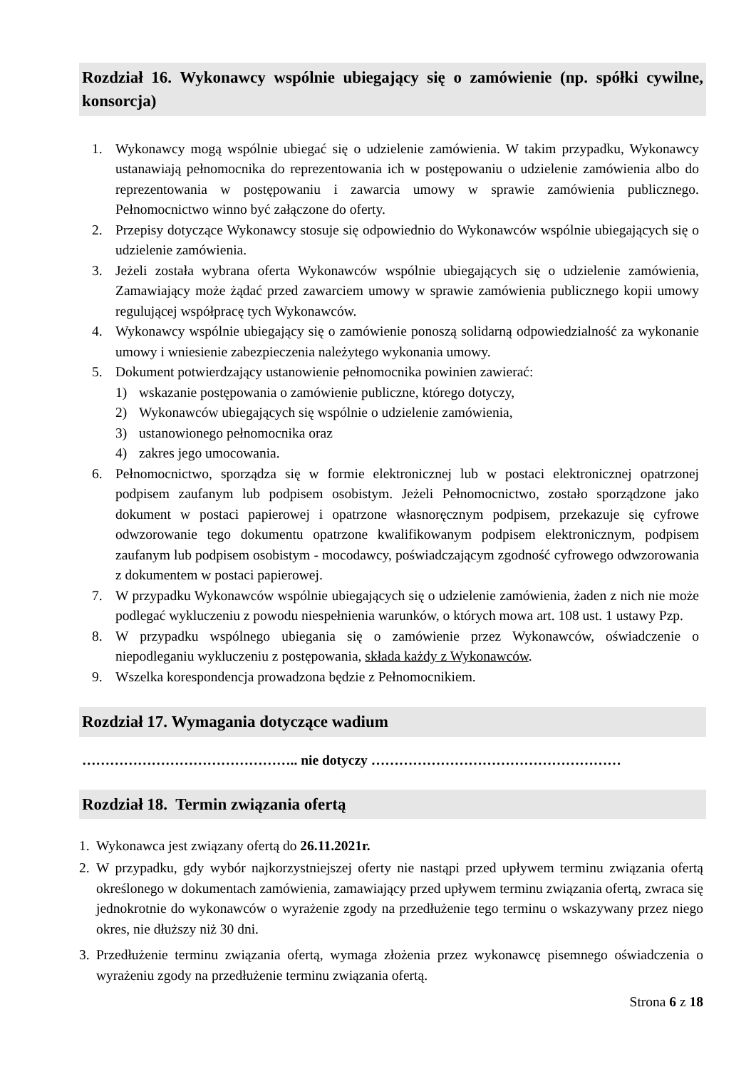Rozdział 16. Wykonawcy wspólnie ubiegający się o zamówienie (np. spółki cywilne, konsorcja)
1. Wykonawcy mogą wspólnie ubiegać się o udzielenie zamówienia. W takim przypadku, Wykonawcy ustanawiają pełnomocnika do reprezentowania ich w postępowaniu o udzielenie zamówienia albo do reprezentowania w postępowaniu i zawarcia umowy w sprawie zamówienia publicznego. Pełnomocnictwo winno być załączone do oferty.
2. Przepisy dotyczące Wykonawcy stosuje się odpowiednio do Wykonawców wspólnie ubiegających się o udzielenie zamówienia.
3. Jeżeli została wybrana oferta Wykonawców wspólnie ubiegających się o udzielenie zamówienia, Zamawiający może żądać przed zawarciem umowy w sprawie zamówienia publicznego kopii umowy regulującej współpracę tych Wykonawców.
4. Wykonawcy wspólnie ubiegający się o zamówienie ponoszą solidarną odpowiedzialność za wykonanie umowy i wniesienie zabezpieczenia należytego wykonania umowy.
5. Dokument potwierdzający ustanowienie pełnomocnika powinien zawierać:
1) wskazanie postępowania o zamówienie publiczne, którego dotyczy,
2) Wykonawców ubiegających się wspólnie o udzielenie zamówienia,
3) ustanowionego pełnomocnika oraz
4) zakres jego umocowania.
6. Pełnomocnictwo, sporządza się w formie elektronicznej lub w postaci elektronicznej opatrzonej podpisem zaufanym lub podpisem osobistym. Jeżeli Pełnomocnictwo, zostało sporządzone jako dokument w postaci papierowej i opatrzone własnoręcznym podpisem, przekazuje się cyfrowe odwzorowanie tego dokumentu opatrzone kwalifikowanym podpisem elektronicznym, podpisem zaufanym lub podpisem osobistym - mocodawcy, poświadczającym zgodność cyfrowego odwzorowania z dokumentem w postaci papierowej.
7. W przypadku Wykonawców wspólnie ubiegających się o udzielenie zamówienia, żaden z nich nie może podlegać wykluczeniu z powodu niespełnienia warunków, o których mowa art. 108 ust. 1 ustawy Pzp.
8. W przypadku wspólnego ubiegania się o zamówienie przez Wykonawców, oświadczenie o niepodleganiu wykluczeniu z postępowania, składa każdy z Wykonawców.
9. Wszelka korespondencja prowadzona będzie z Pełnomocnikiem.
Rozdział 17. Wymagania dotyczące wadium
……………………………………….. nie dotyczy ………………………………………………
Rozdział 18. Termin związania ofertą
1. Wykonawca jest związany ofertą do 26.11.2021r.
2. W przypadku, gdy wybór najkorzystniejszej oferty nie nastąpi przed upływem terminu związania ofertą określonego w dokumentach zamówienia, zamawiający przed upływem terminu związania ofertą, zwraca się jednokrotnie do wykonawców o wyrażenie zgody na przedłużenie tego terminu o wskazywany przez niego okres, nie dłuższy niż 30 dni.
3. Przedłużenie terminu związania ofertą, wymaga złożenia przez wykonawcę pisemnego oświadczenia o wyrażeniu zgody na przedłużenie terminu związania ofertą.
Strona 6 z 18